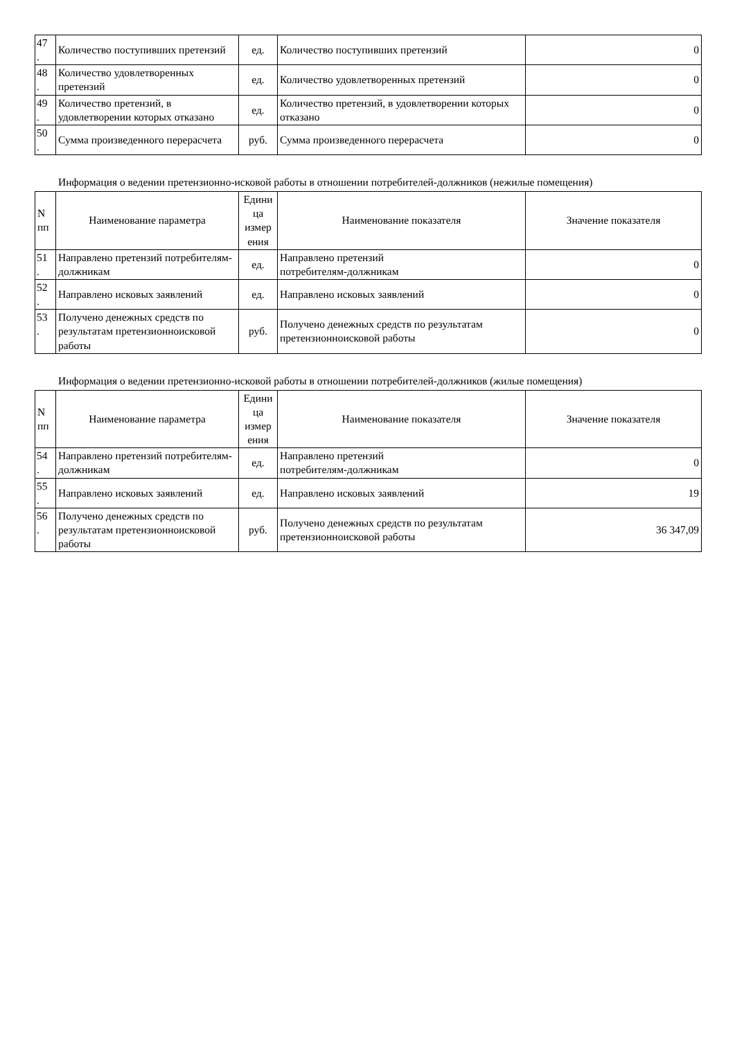| 47 . | Количество поступивших претензий | ед. | Количество поступивших претензий | 0 |
| 48 . | Количество удовлетворенных претензий | ед. | Количество удовлетворенных претензий | 0 |
| 49 . | Количество претензий, в удовлетворении которых отказано | ед. | Количество претензий, в удовлетворении которых отказано | 0 |
| 50 . | Сумма произведенного перерасчета | руб. | Сумма произведенного перерасчета | 0 |
Информация о ведении претензионно-исковой работы в отношении потребителей-должников (нежилые помещения)
| N пп | Наименование параметра | Едини ца измер ения | Наименование показателя | Значение показателя |
| --- | --- | --- | --- | --- |
| 51 . | Направлено претензий потребителям-должникам | ед. | Направлено претензий потребителям-должникам | 0 |
| 52 . | Направлено исковых заявлений | ед. | Направлено исковых заявлений | 0 |
| 53 . | Получено денежных средств по результатам претензионноисковой работы | руб. | Получено денежных средств по результатам претензионноисковой работы | 0 |
Информация о ведении претензионно-исковой работы в отношении потребителей-должников (жилые помещения)
| N пп | Наименование параметра | Едини ца измер ения | Наименование показателя | Значение показателя |
| --- | --- | --- | --- | --- |
| 54 . | Направлено претензий потребителям-должникам | ед. | Направлено претензий потребителям-должникам | 0 |
| 55 . | Направлено исковых заявлений | ед. | Направлено исковых заявлений | 19 |
| 56 . | Получено денежных средств по результатам претензионноисковой работы | руб. | Получено денежных средств по результатам претензионноисковой работы | 36 347,09 |